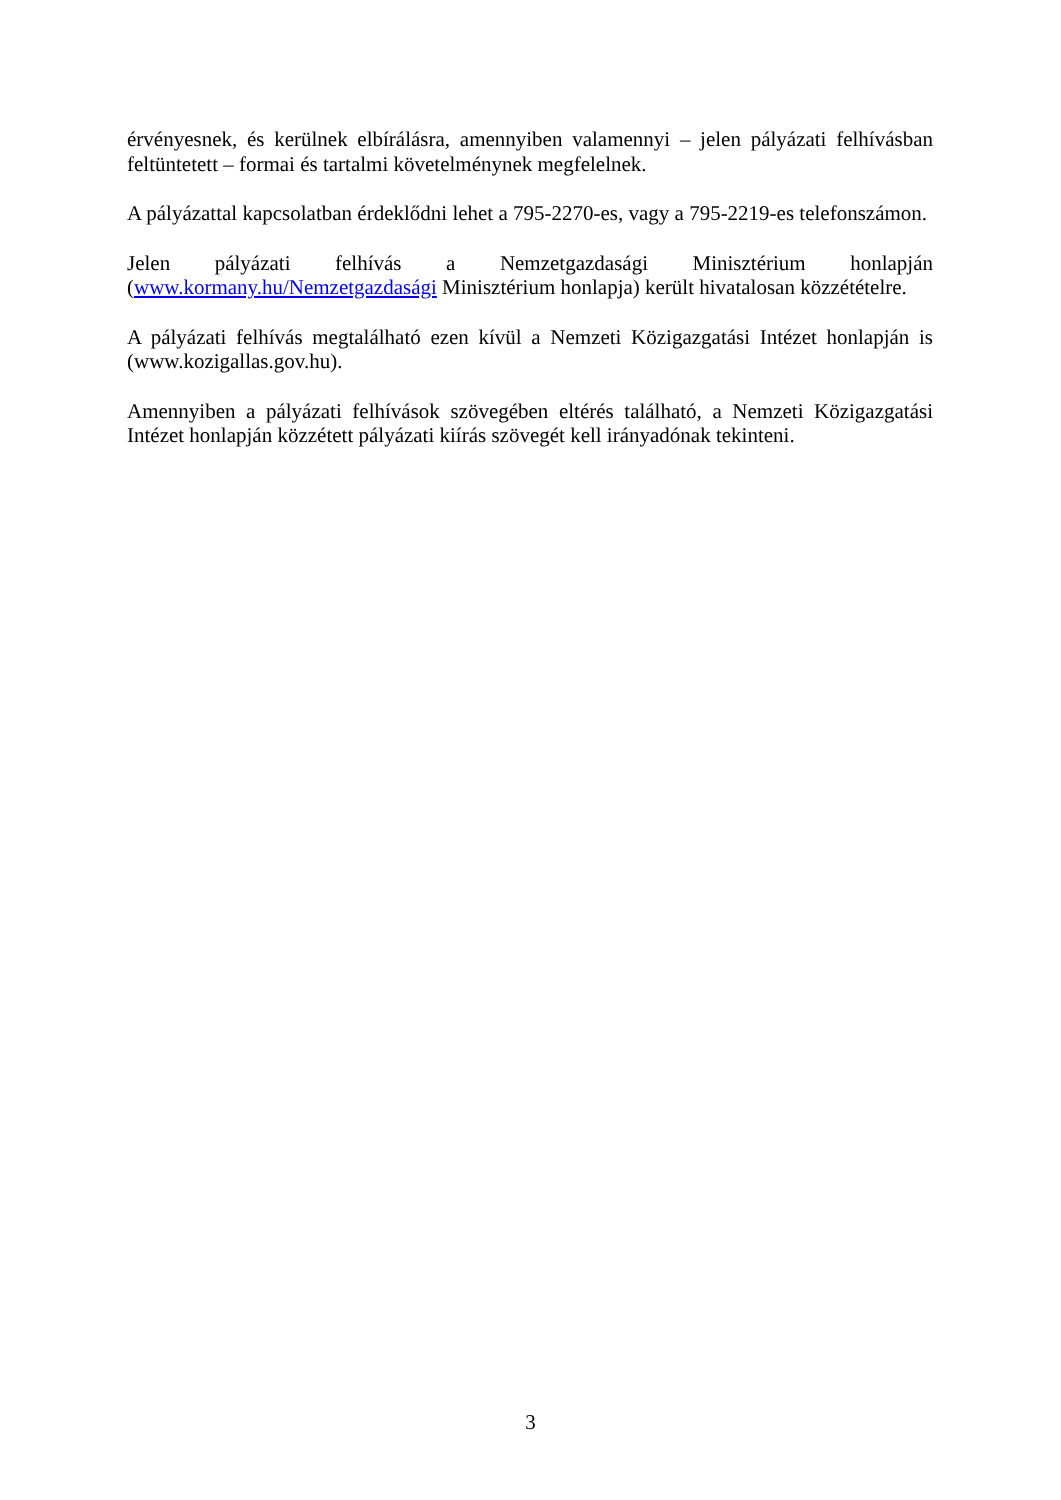érvényesnek, és kerülnek elbírálásra, amennyiben valamennyi – jelen pályázati felhívásban feltüntetett – formai és tartalmi követelménynek megfelelnek.
A pályázattal kapcsolatban érdeklődni lehet a 795-2270-es, vagy a 795-2219-es telefonszámon.
Jelen pályázati felhívás a Nemzetgazdasági Minisztérium honlapján (www.kormany.hu/Nemzetgazdasági Minisztérium honlapja) került hivatalosan közzétételre.
A pályázati felhívás megtalálható ezen kívül a Nemzeti Közigazgatási Intézet honlapján is (www.kozigallas.gov.hu).
Amennyiben a pályázati felhívások szövegében eltérés található, a Nemzeti Közigazgatási Intézet honlapján közzétett pályázati kiírás szövegét kell irányadónak tekinteni.
3